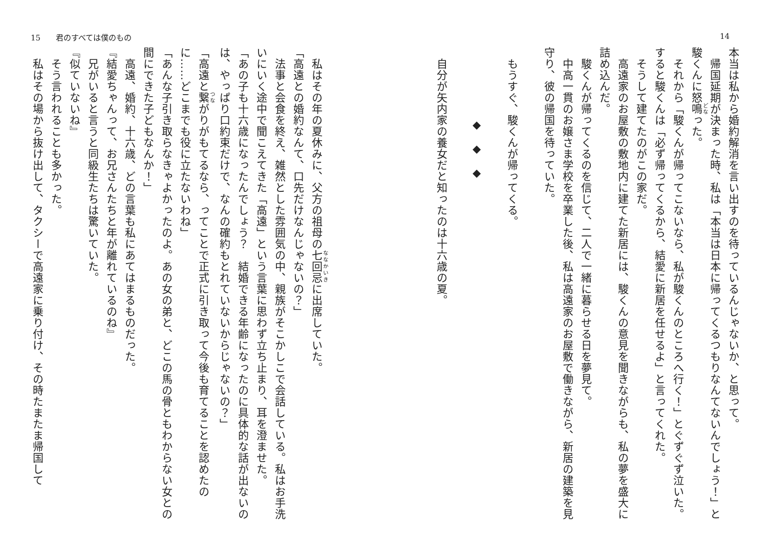15　　君のすべては僕のもの 14
本当は私から婚約解消を言い出すのを待っているんじゃないか、と思って。
　帰国延期が決まった時、私は「本当は日本に帰ってくるつもりなんてないんでしょう！」と駿くんに怒鳴った。
　それから「駿くんが帰ってこないなら、私が駿くんのところへ行く！」とぐずぐず泣いた。すると駿くんは「必ず帰ってくるから、結愛に新居を任せるよ」と言ってくれた。
　そうして建てたのがこの家だ。
　高遠家のお屋敷の敷地内に建てた新居には、駿くんの意見を聞きながらも、私の夢を盛大に詰め込んだ。
　駿くんが帰ってくるのを信じて、二人で一緒に暮らせる日を夢見て。
　中高一貫のお嬢さま学校を卒業した後、私は高遠家のお屋敷で働きながら、新居の建築を見守り、彼の帰国を待っていた。
　
　もうすぐ、駿くんが帰ってくる。
　
◆　◆　◆
　
　自分が矢内家の養女だと知ったのは十六歳の夏。
　私はその年の夏休みに、父方の祖母の七回忌に出席していた。
「高遠との婚約なんて、口先だけなんじゃないの？」
　法事と会食を終え、雑然とした雰囲気の中、親族がそこかしこで会話している。私はお手洗いにいく途中で聞こえてきた「高遠」という言葉に思わず立ち止まり、耳を澄ませた。
「あの子も十六歳になったんでしょう？　結婚できる年齢になったのに具体的な話が出ないのは、やっぱり口約束だけで、なんの確約もとれていないからじゃないの？」
「高遠と繋がりがもてるなら、ってことで正式に引き取って今後も育てることを認めたのに……どこまでも役に立たないわね」
「あんな子引き取らなきゃよかったのよ。あの女の弟と、どこの馬の骨ともわからない女との間にできた子どもなんか！」
　高遠、婚約、十六歳、どの言葉も私にあてはまるものだった。
『結愛ちゃんって、お兄さんたちと年が離れているのね』
　兄がいると言うと同級生たちは驚いていた。
『似ていないね』
　そう言われることも多かった。
　私はその場から抜け出して、タクシーで高遠家に乗り付け、その時たまたま帰国して